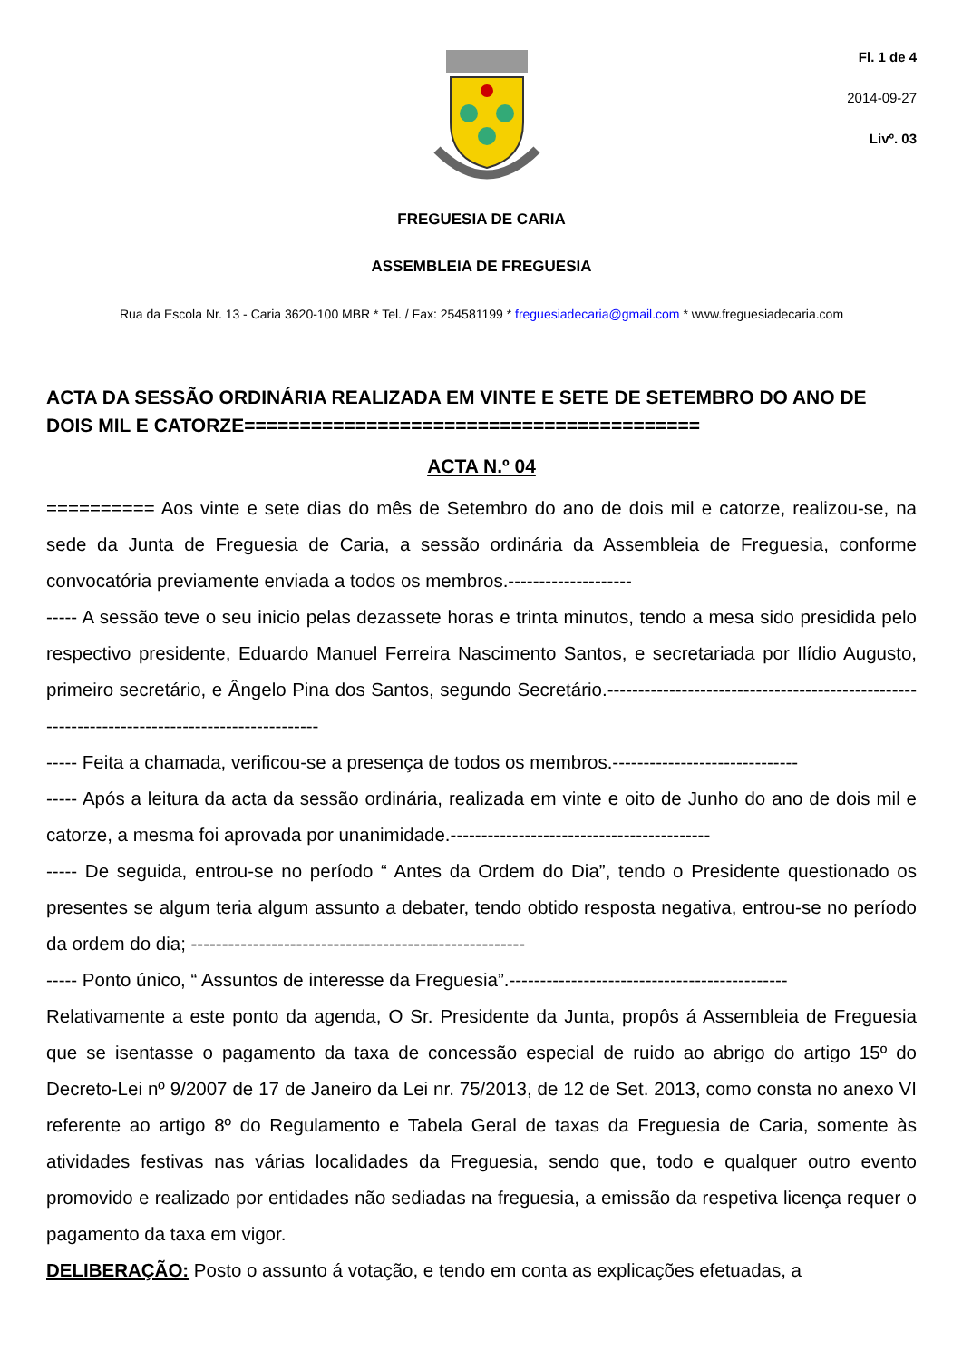Fl. 1 de 4
2014-09-27
Livº. 03
FREGUESIA DE CARIA
ASSEMBLEIA DE FREGUESIA
Rua da Escola Nr. 13 - Caria 3620-100 MBR * Tel. / Fax: 254581199 * freguesiadecaria@gmail.com * www.freguesiadecaria.com
ACTA DA SESSÃO ORDINÁRIA REALIZADA EM VINTE E SETE DE SETEMBRO DO ANO DE DOIS MIL E CATORZE=========================================
ACTA N.º 04
========== Aos vinte e sete dias do mês de Setembro do ano de dois mil e catorze, realizou-se, na sede da Junta de Freguesia de Caria, a sessão ordinária da Assembleia de Freguesia, conforme convocatória previamente enviada a todos os membros.--------------------
----- A sessão teve o seu inicio pelas dezassete horas e trinta minutos, tendo a mesa sido presidida pelo respectivo presidente, Eduardo Manuel Ferreira Nascimento Santos, e secretariada por Ilídio Augusto, primeiro secretário, e Ângelo Pina dos Santos, segundo Secretário.----------------------------------------------------------------------------------------------
----- Feita a chamada, verificou-se a presença de todos os membros.------------------------------
----- Após a leitura da acta da sessão ordinária, realizada em vinte e oito de Junho do ano de dois mil e catorze, a mesma foi aprovada por unanimidade.------------------------------------------
----- De seguida, entrou-se no período “ Antes da Ordem do Dia”, tendo o Presidente questionado os presentes se algum teria algum assunto a debater, tendo obtido resposta negativa, entrou-se no período da ordem do dia; ------------------------------------------------------
----- Ponto único, “ Assuntos de interesse da Freguesia”.---------------------------------------------
Relativamente a este ponto da agenda, O Sr. Presidente da Junta, propôs á Assembleia de Freguesia que se isentasse o pagamento da taxa de concessão especial de ruido ao abrigo do artigo 15º do Decreto-Lei nº 9/2007 de 17 de Janeiro da Lei nr. 75/2013, de 12 de Set. 2013, como consta no anexo VI referente ao artigo 8º do Regulamento e Tabela Geral de taxas da Freguesia de Caria, somente às atividades festivas nas várias localidades da Freguesia, sendo que, todo e qualquer outro evento promovido e realizado por entidades não sediadas na freguesia, a emissão da respetiva licença requer o pagamento da taxa em vigor.
DELIBERAÇÃO: Posto o assunto á votação, e tendo em conta as explicações efetuadas, a